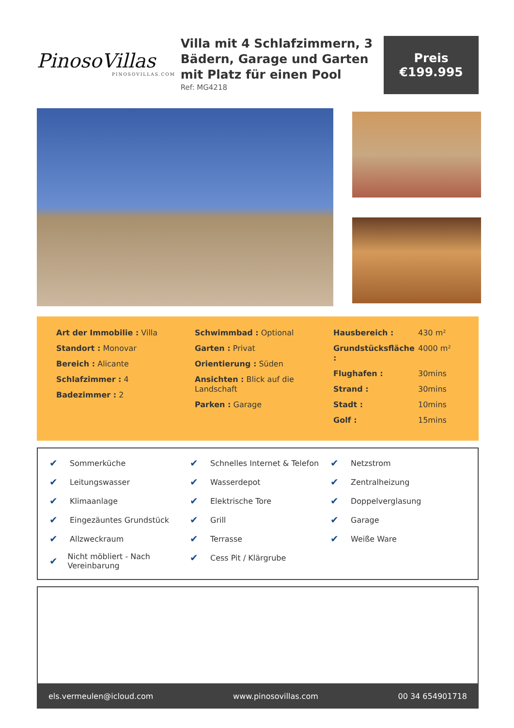PinosoVillas
PINOSOVILLAS.COM
Villa mit 4 Schlafzimmern, 3 Bädern, Garage und Garten mit Platz für einen Pool
Ref: MG4218
Preis
€199.995
Art der Immobilie : Villa
Standort : Monovar
Bereich : Alicante
Schlafzimmer : 4
Badezimmer : 2
Schwimmbad : Optional
Garten : Privat
Orientierung : Süden
Ansichten : Blick auf die Landschaft
Parken : Garage
| Hausbereich : | 430 m² |
| Grundstücksfläche : | 4000 m² |
| Flughafen : | 30mins |
| Strand : | 30mins |
| Stadt : | 10mins |
| Golf : | 15mins |
✔ Sommerküche
✔ Leitungswasser
✔ Klimaanlage
✔ Eingezäuntes Grundstück
✔ Allzweckraum
✔ Nicht möbliert - Nach Vereinbarung
✔ Schnelles Internet & Telefon
✔ Wasserdepot
✔ Elektrische Tore
✔ Grill
✔ Terrasse
✔ Cess Pit / Klärgrube
✔ Netzstrom
✔ Zentralheizung
✔ Doppelverglasung
✔ Garage
✔ Weiße Ware
els.vermeulen@icloud.com www.pinosovillas.com 00 34 654901718